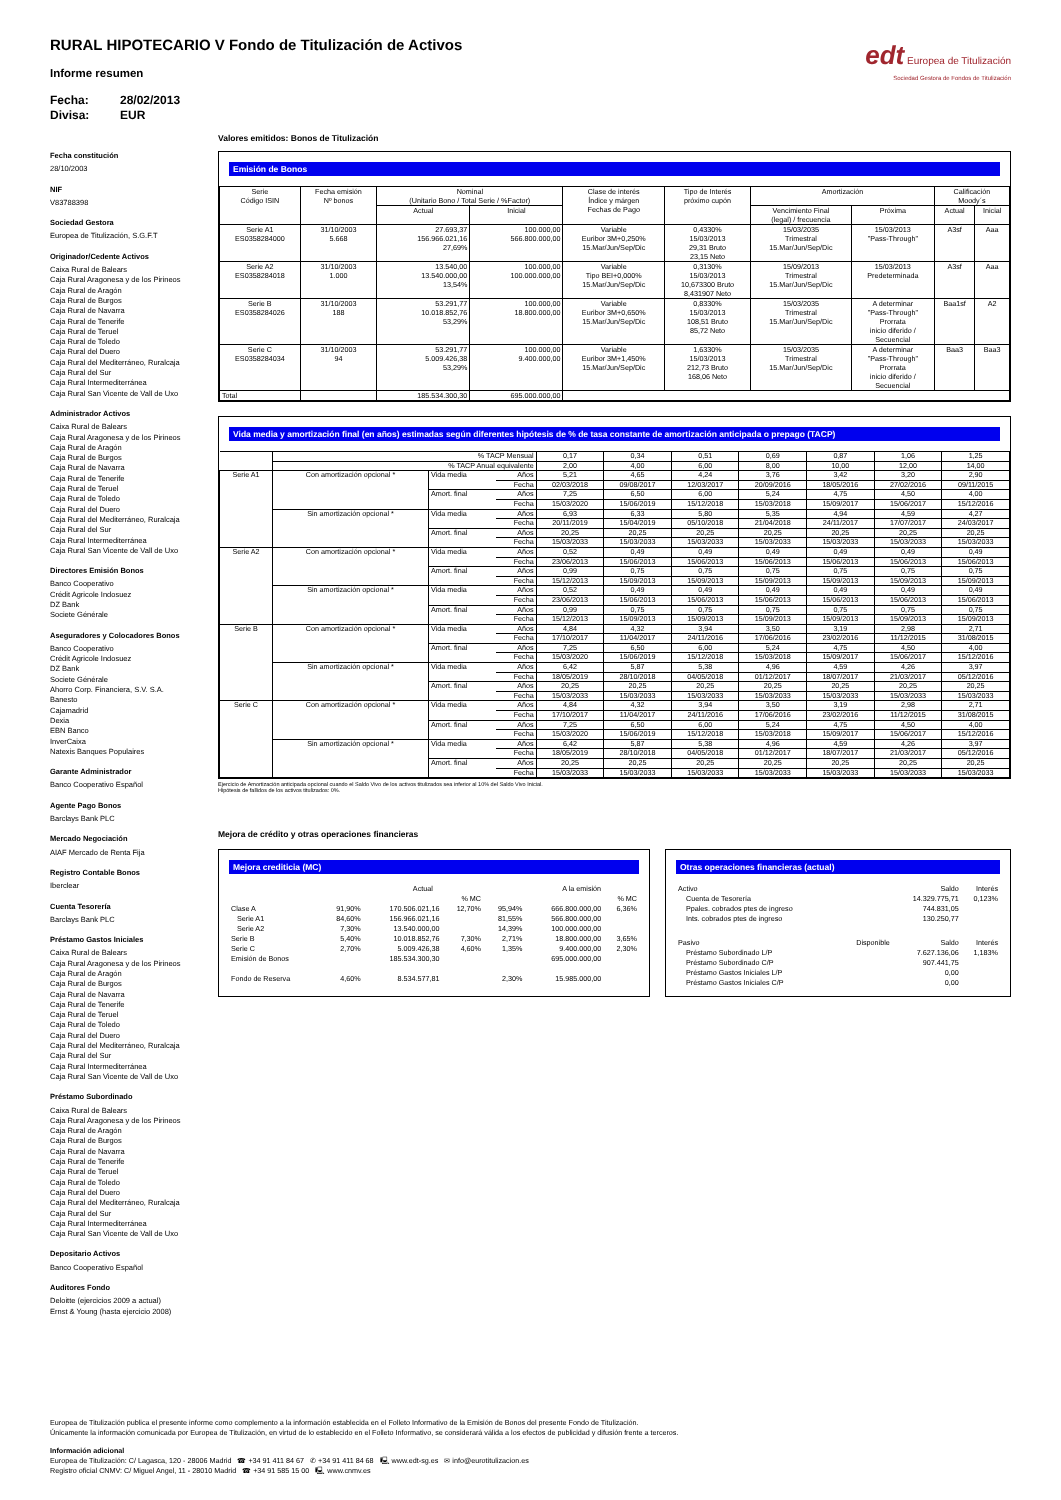RURAL HIPOTECARIO V Fondo de Titulización de Activos
Informe resumen
Fecha: 28/02/2013
Divisa: EUR
edt Europea de Titulización
Sociedad Gestora de Fondos de Titulización
Fecha constitución
28/10/2003
NIF
V83788398
Sociedad Gestora
Europea de Titulización, S.G.F.T
Originador/Cedente Activos
Caixa Rural de Balears
Caja Rural Aragonesa y de los Pirineos
Caja Rural de Aragón
Caja Rural de Burgos
Caja Rural de Navarra
Caja Rural de Tenerife
Caja Rural de Teruel
Caja Rural de Toledo
Caja Rural del Duero
Caja Rural del Mediterráneo, Ruralcaja
Caja Rural del Sur
Caja Rural Intermediterránea
Caja Rural San Vicente de Vall de Uxo
Administrador Activos
Caixa Rural de Balears
Caja Rural Aragonesa y de los Pirineos
Caja Rural de Aragón
Caja Rural de Burgos
Caja Rural de Navarra
Caja Rural de Tenerife
Caja Rural de Teruel
Caja Rural de Toledo
Caja Rural del Duero
Caja Rural del Mediterráneo, Ruralcaja
Caja Rural del Sur
Caja Rural Intermediterránea
Caja Rural San Vicente de Vall de Uxo
Directores Emisión Bonos
Banco Cooperativo
Crédit Agricole Indosuez
DZ Bank
Societe Générale
Aseguradores y Colocadores Bonos
Banco Cooperativo
Crédit Agricole Indosuez
DZ Bank
Societe Générale
Ahorro Corp. Financiera, S.V. S.A.
Banesto
Cajamadrid
Dexia
EBN Banco
InverCaixa
Natexis Banques Populaires
Garante Administrador
Banco Cooperativo Español
Agente Pago Bonos
Barclays Bank PLC
Mercado Negociación
AIAF Mercado de Renta Fija
Registro Contable Bonos
Iberclear
Cuenta Tesorería
Barclays Bank PLC
Préstamo Gastos Iniciales
Caixa Rural de Balears
Caja Rural Aragonesa y de los Pirineos
Caja Rural de Aragón
Caja Rural de Burgos
Caja Rural de Navarra
Caja Rural de Tenerife
Caja Rural de Teruel
Caja Rural de Toledo
Caja Rural del Duero
Caja Rural del Mediterráneo, Ruralcaja
Caja Rural del Sur
Caja Rural Intermediterránea
Caja Rural San Vicente de Vall de Uxo
Préstamo Subordinado
Caixa Rural de Balears
Caja Rural Aragonesa y de los Pirineos
Caja Rural de Aragón
Caja Rural de Burgos
Caja Rural de Navarra
Caja Rural de Tenerife
Caja Rural de Teruel
Caja Rural de Toledo
Caja Rural del Duero
Caja Rural del Mediterráneo, Ruralcaja
Caja Rural del Sur
Caja Rural Intermediterránea
Caja Rural San Vicente de Vall de Uxo
Depositario Activos
Banco Cooperativo Español
Auditores Fondo
Deloitte (ejercicios 2009 a actual)
Ernst & Young (hasta ejercicio 2008)
Valores emitidos: Bonos de Titulización
Emisión de Bonos
| Serie Código ISIN | Fecha emisión Nº bonos | Nominal (Unitario Bono / Total Serie / %Factor) | | Clase de interés Índice y márgen Fechas de Pago | Tipo de Interés próximo cupón | Amortización | | Calificación Moody´s | |
| --- | --- | --- | --- | --- | --- | --- | --- | --- | --- |
| | | Actual | Inicial | | | Vencimiento Final (legal) / frecuencia | Próxima | Actual | Inicial |
| Serie A1 ES0358284000 | 31/10/2003 5.668 | 27.693,37 156.966.021,16 27,69% | 100.000,00 566.800.000,00 | Variable Euribor 3M+0,250% 15.Mar/Jun/Sep/Dic | 0,4330% 15/03/2013 29,31 Bruto 23,15 Neto | 15/03/2035 Trimestral 15.Mar/Jun/Sep/Dic | 15/03/2013 "Pass-Through" | A3sf | Aaa |
| Serie A2 ES0358284018 | 31/10/2003 1.000 | 13.540,00 13.540.000,00 13,54% | 100.000,00 100.000.000,00 | Variable Tipo BEI+0,000% 15.Mar/Jun/Sep/Dic | 0,3130% 15/03/2013 10,673300 Bruto 8,431907 Neto | 15/09/2013 Trimestral 15.Mar/Jun/Sep/Dic | 15/03/2013 Predeterminada | A3sf | Aaa |
| Serie B ES0358284026 | 31/10/2003 188 | 53.291,77 10.018.852,76 53,29% | 100.000,00 18.800.000,00 | Variable Euribor 3M+0,650% 15.Mar/Jun/Sep/Dic | 0,8330% 15/03/2013 108,51 Bruto 85,72 Neto | 15/03/2035 Trimestral 15.Mar/Jun/Sep/Dic | A determinar "Pass-Through" Prorrata inicio diferido / Secuencial | Baa1sf | A2 |
| Serie C ES0358284034 | 31/10/2003 94 | 53.291,77 5.009.426,38 53,29% | 100.000,00 9.400.000,00 | Variable Euribor 3M+1,450% 15.Mar/Jun/Sep/Dic | 1,6330% 15/03/2013 212,73 Bruto 168,06 Neto | 15/03/2035 Trimestral 15.Mar/Jun/Sep/Dic | A determinar "Pass-Through" Prorrata inicio diferido / Secuencial | Baa3 | Baa3 |
| Total | | 185.534.300,30 | 695.000.000,00 | | | | | | |
Vida media y amortización final (en años) estimadas según diferentes hipótesis de % de tasa constante de amortización anticipada o prepago (TACP)
| | % TACP Mensual | | | 0,17 | 0,34 | 0,51 | 0,69 | 0,87 | 1,06 | 1,25 |
| | % TACP Anual equivalente | | | 2,00 | 4,00 | 6,00 | 8,00 | 10,00 | 12,00 | 14,00 |
| Serie A1 | Con amortización opcional * | Vida media | Años | 5,21 | 4,65 | 4,24 | 3,76 | 3,42 | 3,20 | 2,90 |
| | | | Fecha | 02/03/2018 | 09/08/2017 | 12/03/2017 | 20/09/2016 | 18/05/2016 | 27/02/2016 | 09/11/2015 |
| | | Amort. final | Años | 7,25 | 6,50 | 6,00 | 5,24 | 4,75 | 4,50 | 4,00 |
| | | | Fecha | 15/03/2020 | 15/06/2019 | 15/12/2018 | 15/03/2018 | 15/09/2017 | 15/06/2017 | 15/12/2016 |
| | Sin amortización opcional * | Vida media | Años | 6,93 | 6,33 | 5,80 | 5,35 | 4,94 | 4,59 | 4,27 |
| | | | Fecha | 20/11/2019 | 15/04/2019 | 05/10/2018 | 21/04/2018 | 24/11/2017 | 17/07/2017 | 24/03/2017 |
| | | Amort. final | Años | 20,25 | 20,25 | 20,25 | 20,25 | 20,25 | 20,25 | 20,25 |
| | | | Fecha | 15/03/2033 | 15/03/2033 | 15/03/2033 | 15/03/2033 | 15/03/2033 | 15/03/2033 | 15/03/2033 |
| Serie A2 | Con amortización opcional * | Vida media | Años | 0,52 | 0,49 | 0,49 | 0,49 | 0,49 | 0,49 | 0,49 |
| | | | Fecha | 23/06/2013 | 15/06/2013 | 15/06/2013 | 15/06/2013 | 15/06/2013 | 15/06/2013 | 15/06/2013 |
| | | Amort. final | Años | 0,99 | 0,75 | 0,75 | 0,75 | 0,75 | 0,75 | 0,75 |
| | | | Fecha | 15/12/2013 | 15/09/2013 | 15/09/2013 | 15/09/2013 | 15/09/2013 | 15/09/2013 | 15/09/2013 |
| | Sin amortización opcional * | Vida media | Años | 0,52 | 0,49 | 0,49 | 0,49 | 0,49 | 0,49 | 0,49 |
| | | | Fecha | 23/06/2013 | 15/06/2013 | 15/06/2013 | 15/06/2013 | 15/06/2013 | 15/06/2013 | 15/06/2013 |
| | | Amort. final | Años | 0,99 | 0,75 | 0,75 | 0,75 | 0,75 | 0,75 | 0,75 |
| | | | Fecha | 15/12/2013 | 15/09/2013 | 15/09/2013 | 15/09/2013 | 15/09/2013 | 15/09/2013 | 15/09/2013 |
| Serie B | Con amortización opcional * | Vida media | Años | 4,84 | 4,32 | 3,94 | 3,50 | 3,19 | 2,98 | 2,71 |
| | | | Fecha | 17/10/2017 | 11/04/2017 | 24/11/2016 | 17/06/2016 | 23/02/2016 | 11/12/2015 | 31/08/2015 |
| | | Amort. final | Años | 7,25 | 6,50 | 6,00 | 5,24 | 4,75 | 4,50 | 4,00 |
| | | | Fecha | 15/03/2020 | 15/06/2019 | 15/12/2018 | 15/03/2018 | 15/09/2017 | 15/06/2017 | 15/12/2016 |
| | Sin amortización opcional * | Vida media | Años | 6,42 | 5,87 | 5,38 | 4,96 | 4,59 | 4,26 | 3,97 |
| | | | Fecha | 18/05/2019 | 28/10/2018 | 04/05/2018 | 01/12/2017 | 18/07/2017 | 21/03/2017 | 05/12/2016 |
| | | Amort. final | Años | 20,25 | 20,25 | 20,25 | 20,25 | 20,25 | 20,25 | 20,25 |
| | | | Fecha | 15/03/2033 | 15/03/2033 | 15/03/2033 | 15/03/2033 | 15/03/2033 | 15/03/2033 | 15/03/2033 |
| Serie C | Con amortización opcional * | Vida media | Años | 4,84 | 4,32 | 3,94 | 3,50 | 3,19 | 2,98 | 2,71 |
| | | | Fecha | 17/10/2017 | 11/04/2017 | 24/11/2016 | 17/06/2016 | 23/02/2016 | 11/12/2015 | 31/08/2015 |
| | | Amort. final | Años | 7,25 | 6,50 | 6,00 | 5,24 | 4,75 | 4,50 | 4,00 |
| | | | Fecha | 15/03/2020 | 15/06/2019 | 15/12/2018 | 15/03/2018 | 15/09/2017 | 15/06/2017 | 15/12/2016 |
| | Sin amortización opcional * | Vida media | Años | 6,42 | 5,87 | 5,38 | 4,96 | 4,59 | 4,26 | 3,97 |
| | | | Fecha | 18/05/2019 | 28/10/2018 | 04/05/2018 | 01/12/2017 | 18/07/2017 | 21/03/2017 | 05/12/2016 |
| | | Amort. final | Años | 20,25 | 20,25 | 20,25 | 20,25 | 20,25 | 20,25 | 20,25 |
| | | | Fecha | 15/03/2033 | 15/03/2033 | 15/03/2033 | 15/03/2033 | 15/03/2033 | 15/03/2033 | 15/03/2033 |
Ejercicio de Amortización anticipada opcional cuando el Saldo Vivo de los activos titulizados sea inferior al 10% del Saldo Vivo Inicial.
Hipótesis de fallidos de los activos titulizados: 0%.
Mejora de crédito y otras operaciones financieras
Mejora crediticia (MC)
| | | Actual | | | A la emisión | |
| | | | % MC | | | % MC |
| Clase A | 91,90% | 170.506.021,16 | 12,70% | 95,94% | 666.800.000,00 | 6,36% |
| Serie A1 | 84,60% | 156.966.021,16 | | 81,55% | 566.800.000,00 | |
| Serie A2 | 7,30% | 13.540.000,00 | | 14,39% | 100.000.000,00 | |
| Serie B | 5,40% | 10.018.852,76 | 7,30% | 2,71% | 18.800.000,00 | 3,65% |
| Serie C | 2,70% | 5.009.426,38 | 4,60% | 1,35% | 9.400.000,00 | 2,30% |
| Emisión de Bonos | | 185.534.300,30 | | | 695.000.000,00 | |
| Fondo de Reserva | 4,60% | 8.534.577,81 | | 2,30% | 15.985.000,00 | |
Otras operaciones financieras (actual)
| Activo | | Saldo | Interés |
| Cuenta de Tesorería | | 14.329.775,71 | 0,123% |
| Ppales. cobrados ptes de ingreso | | 744.831,05 | |
| Ints. cobrados ptes de ingreso | | 130.250,77 | |
| Pasivo | Disponible | Saldo | Interés |
| Préstamo Subordinado L/P | | 7.627.136,06 | 1,183% |
| Préstamo Subordinado C/P | | 907.441,75 | |
| Préstamo Gastos Iniciales L/P | | 0,00 | |
| Préstamo Gastos Iniciales C/P | | 0,00 | |
Europea de Titulización publica el presente informe como complemento a la información establecida en el Folleto Informativo de la Emisión de Bonos del presente Fondo de Titulización.
Únicamente la información comunicada por Europea de Titulización, en virtud de lo establecido en el Folleto Informativo, se considerará válida a los efectos de publicidad y difusión frente a terceros.
Información adicional
Europea de Titulización: C/ Lagasca, 120 - 28006 Madrid ☎ +34 91 411 84 67 ✆ +34 91 411 84 68 🖳 www.edt-sg.es ✉ info@eurotitulizacion.es
Registro oficial CNMV: C/ Miguel Angel, 11 - 28010 Madrid ☎ +34 91 585 15 00 🖳 www.cnmv.es